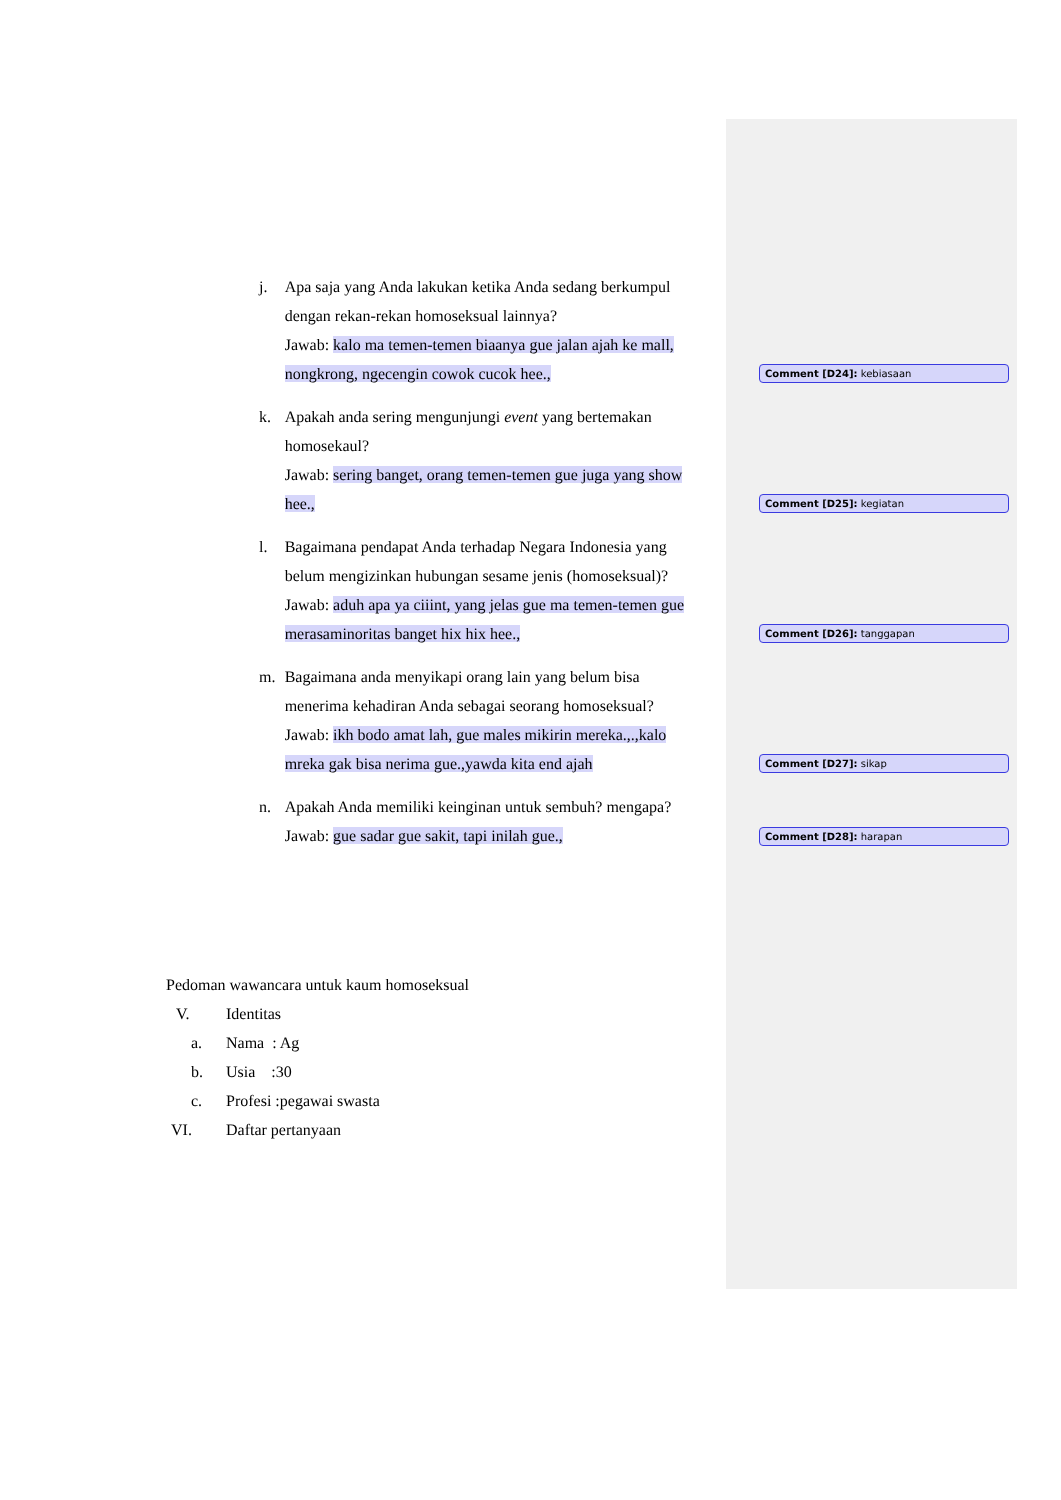j. Apa saja yang Anda lakukan ketika Anda sedang berkumpul dengan rekan-rekan homoseksual lainnya?
Jawab: kalo ma temen-temen biaanya gue jalan ajah ke mall, nongkrong, ngecengin cowok cucok hee.,
Comment [D24]: kebiasaan
k. Apakah anda sering mengunjungi event yang bertemakan homosekaul?
Jawab: sering banget, orang temen-temen gue juga yang show hee.,
Comment [D25]: kegiatan
l. Bagaimana pendapat Anda terhadap Negara Indonesia yang belum mengizinkan hubungan sesame jenis (homoseksual)?
Jawab: aduh apa ya ciiint, yang jelas gue ma temen-temen gue merasaminoritas banget hix hix hee.,
Comment [D26]: tanggapan
m. Bagaimana anda menyikapi orang lain yang belum bisa menerima kehadiran Anda sebagai seorang homoseksual?
Jawab: ikh bodo amat lah, gue males mikirin mereka.,.,kalo mreka gak bisa nerima gue.,yawda kita end ajah
Comment [D27]: sikap
n. Apakah Anda memiliki keinginan untuk sembuh? mengapa?
Jawab: gue sadar gue sakit, tapi inilah gue.,
Comment [D28]: harapan
Pedoman wawancara untuk kaum homoseksual
V. Identitas
a. Nama : Ag
b. Usia :30
c. Profesi :pegawai swasta
VI. Daftar pertanyaan